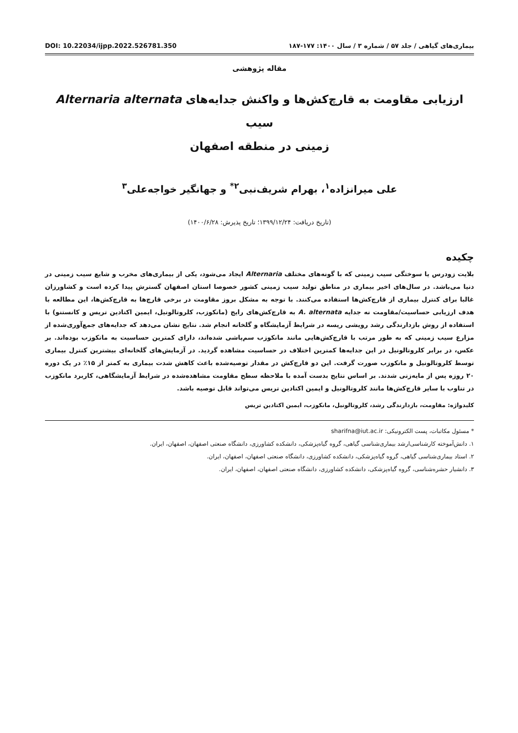DOI: 10.22034/ijpp.2022.526781.350 بیماری‌های گیاهی / جلد ۵۷ / شماره ۳ / سال ۱۴۰۰: ۱۷۷-۱۸۷
مقاله پژوهشی
ارزیابی مقاومت به قارچ‌کش‌ها و واکنش جدایه‌های Alternaria alternata سیب
زمینی در منطقه اصفهان
علی میرانزاده<sup>۱</sup>، بهرام شریف‌نبی<sup>۲*</sup> و جهانگیر خواجه‌علی<sup>۳</sup>
(تاریخ دریافت: ۱۳۹۹/۱۲/۲۴؛ تاریخ پذیرش: ۱۴۰۰/۶/۲۸)
چکیده
بلایت زودرس یا سوختگی سیب زمینی که با گونه‌های مختلف Alternaria ایجاد می‌شود، یکی از بیماری‌های مخرب و شایع سیب زمینی در دنیا می‌باشد. در سال‌های اخیر بیماری در مناطق تولید سیب زمینی کشور خصوصا استان اصفهان گسترش پیدا کرده است و کشاورزان غالبا برای کنترل بیماری از قارچ‌کش‌ها استفاده می‌کنند. با توجه به مشکل بروز مقاومت در برخی قارچ‌ها به قارچ‌کش‌ها، این مطالعه با هدف ارزیابی حساسیت/مقاومت نه جدایه A. alternata به قارچ‌کش‌های رایج (مانکوزب، کلروتالونیل، ایمین اکتادین تریس و کانستنو) با استفاده از روش بازدارندگی رشد رویشی ریسه در شرایط آزمایشگاه و گلخانه انجام شد. نتایج نشان می‌دهد که جدایه‌های جمع‌آوری‌شده از مزارع سیب زمینی که به طور مرتب با قارچ‌کش‌هایی مانند مانکوزب سم‌پاشی شده‌اند، دارای کمترین حساسیت به مانکوزب بوده‌اند. بر عکس، در برابر کلروتالونیل در این جدایه‌ها کمترین اختلاف در حساسیت مشاهده گردید. در آزمایش‌های گلخانه‌ای بیشترین کنترل بیماری توسط کلروتالونیل و مانکوزب صورت گرفت. این دو قارچ‌کش در مقدار توصیه‌شده باعث کاهش شدت بیماری به کمتر از ۱۵٪ در یک دوره ۲۰ روزه پس از مایه‌زنی شدند. بر اساس نتایج بدست آمده با ملاحظه سطح مقاومت مشاهده‌شده در شرایط آزمایشگاهی، کاربرد مانکوزب در تناوب با سایر قارچ‌کش‌ها مانند کلروتالونیل و ایمین اکتادین تریس می‌تواند قابل توصیه باشد.
کلیدواژه: مقاومت، بازدارندگی رشد، کلروتالونیل، مانکوزب، ایمین اکتادین تریس
* مسئول مکاتبات، پست الکترونیکی: sharifna@iut.ac.ir
۱. دانش‌آموخته کارشناسی‌ارشد بیماری‌شناسی گیاهی، گروه گیاه‌پزشکی، دانشکده کشاورزی، دانشگاه صنعتی اصفهان، اصفهان، ایران.
۲. استاد بیماری‌شناسی گیاهی، گروه گیاه‌پزشکی، دانشکده کشاورزی، دانشگاه صنعتی اصفهان، اصفهان، ایران.
۳. دانشیار حشره‌شناسی، گروه گیاه‌پزشکی، دانشکده کشاورزی، دانشگاه صنعتی اصفهان، اصفهان، ایران.